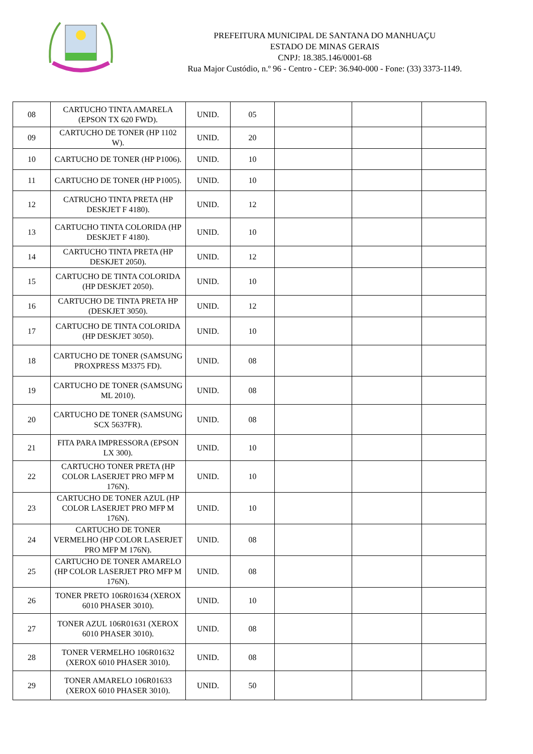PREFEITURA MUNICIPAL DE SANTANA DO MANHUAÇU
ESTADO DE MINAS GERAIS
CNPJ: 18.385.146/0001-68
Rua Major Custódio, n.º 96 - Centro - CEP: 36.940-000 - Fone: (33) 3373-1149.
| 08 | CARTUCHO TINTA AMARELA (EPSON TX 620 FWD). | UNID. | 05 | | | |
| 09 | CARTUCHO DE TONER (HP 1102 W). | UNID. | 20 | | | |
| 10 | CARTUCHO DE TONER (HP P1006). | UNID. | 10 | | | |
| 11 | CARTUCHO DE TONER (HP P1005). | UNID. | 10 | | | |
| 12 | CATRUCHO TINTA PRETA (HP DESKJET F 4180). | UNID. | 12 | | | |
| 13 | CARTUCHO TINTA COLORIDA (HP DESKJET F 4180). | UNID. | 10 | | | |
| 14 | CARTUCHO TINTA PRETA (HP DESKJET 2050). | UNID. | 12 | | | |
| 15 | CARTUCHO DE TINTA COLORIDA (HP DESKJET 2050). | UNID. | 10 | | | |
| 16 | CARTUCHO DE TINTA PRETA HP (DESKJET 3050). | UNID. | 12 | | | |
| 17 | CARTUCHO DE TINTA COLORIDA (HP DESKJET 3050). | UNID. | 10 | | | |
| 18 | CARTUCHO DE TONER (SAMSUNG PROXPRESS M3375 FD). | UNID. | 08 | | | |
| 19 | CARTUCHO DE TONER (SAMSUNG ML 2010). | UNID. | 08 | | | |
| 20 | CARTUCHO DE TONER (SAMSUNG SCX 5637FR). | UNID. | 08 | | | |
| 21 | FITA PARA IMPRESSORA (EPSON LX 300). | UNID. | 10 | | | |
| 22 | CARTUCHO TONER PRETA (HP COLOR LASERJET PRO MFP M 176N). | UNID. | 10 | | | |
| 23 | CARTUCHO DE TONER AZUL (HP COLOR LASERJET PRO MFP M 176N). | UNID. | 10 | | | |
| 24 | CARTUCHO DE TONER VERMELHO (HP COLOR LASERJET PRO MFP M 176N). | UNID. | 08 | | | |
| 25 | CARTUCHO DE TONER AMARELO (HP COLOR LASERJET PRO MFP M 176N). | UNID. | 08 | | | |
| 26 | TONER PRETO 106R01634 (XEROX 6010 PHASER 3010). | UNID. | 10 | | | |
| 27 | TONER AZUL 106R01631 (XEROX 6010 PHASER 3010). | UNID. | 08 | | | |
| 28 | TONER VERMELHO 106R01632 (XEROX 6010 PHASER 3010). | UNID. | 08 | | | |
| 29 | TONER AMARELO 106R01633 (XEROX 6010 PHASER 3010). | UNID. | 50 | | | |